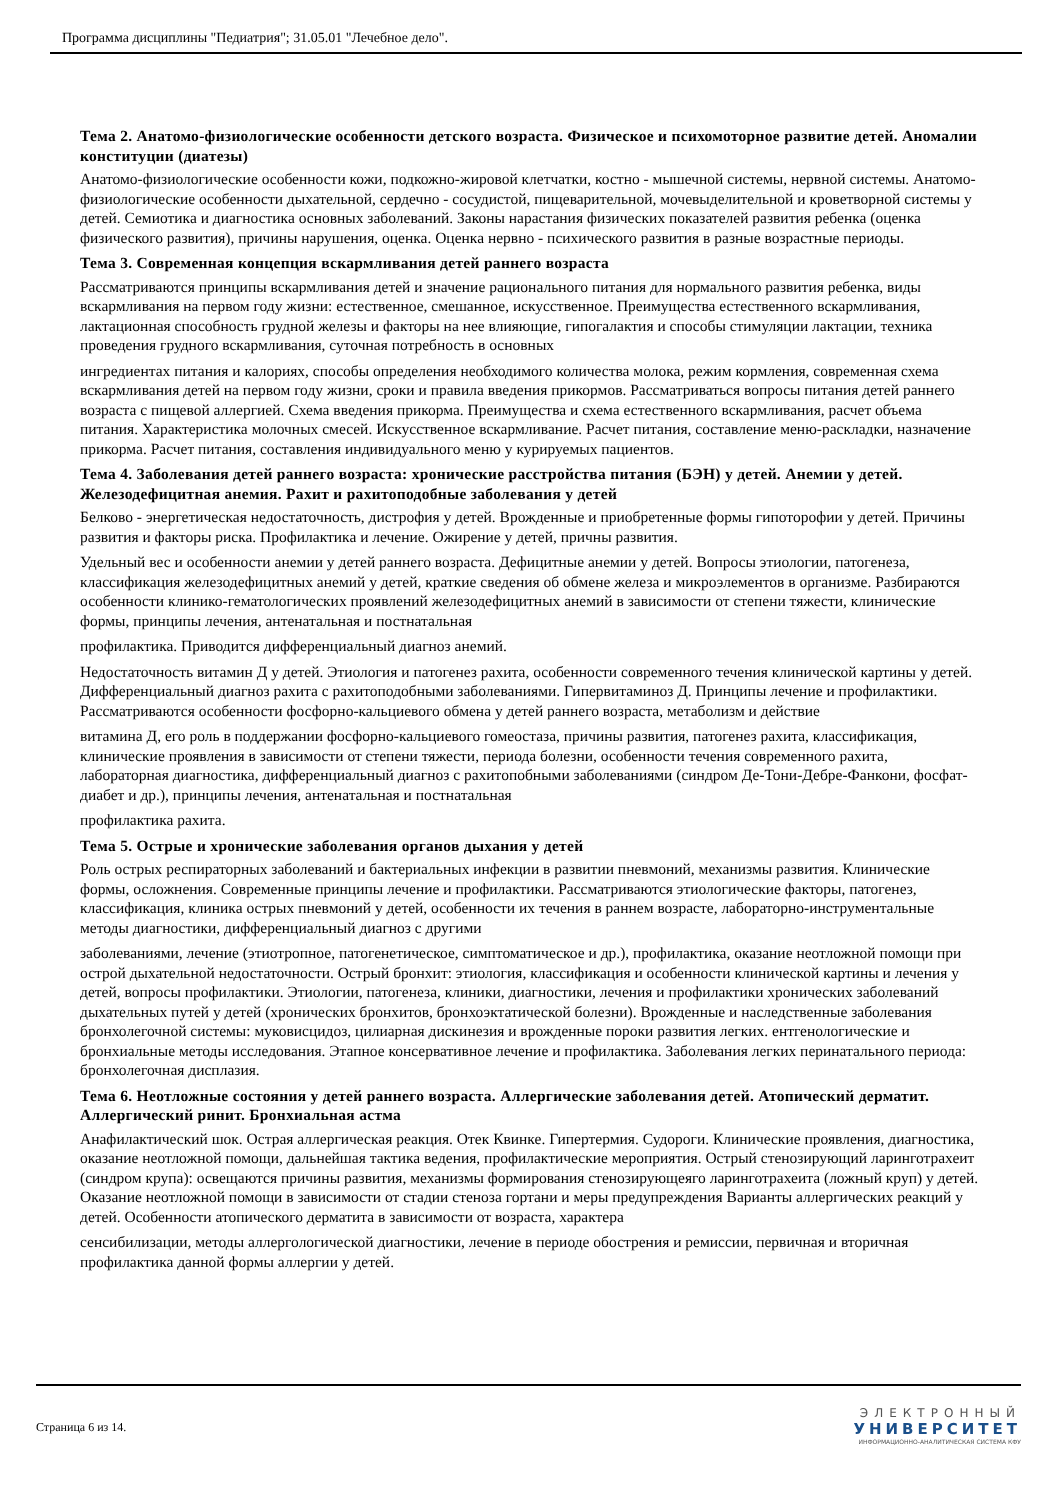Программа дисциплины "Педиатрия"; 31.05.01 "Лечебное дело".
Тема 2. Анатомо-физиологические особенности детского возраста. Физическое и психомоторное развитие детей. Аномалии конституции (диатезы)
Анатомо-физиологические особенности кожи, подкожно-жировой клетчатки, костно - мышечной системы, нервной системы. Анатомо-физиологические особенности дыхательной, сердечно - сосудистой, пищеварительной, мочевыделительной и кроветворной системы у детей. Семиотика и диагностика основных заболеваний. Законы нарастания физических показателей развития ребенка (оценка физического развития), причины нарушения, оценка. Оценка нервно - психического развития в разные возрастные периоды.
Тема 3. Современная концепция вскармливания детей раннего возраста
Рассматриваются принципы вскармливания детей и значение рационального питания для нормального развития ребенка, виды вскармливания на первом году жизни: естественное, смешанное, искусственное. Преимущества естественного вскармливания, лактационная способность грудной железы и факторы на нее влияющие, гипогалактия и способы стимуляции лактации, техника проведения грудного вскармливания, суточная потребность в основных
ингредиентах питания и калориях, способы определения необходимого количества молока, режим кормления, современная схема вскармливания детей на первом году жизни, сроки и правила введения прикормов. Рассматриваться вопросы питания детей раннего возраста с пищевой аллергией. Схема введения прикорма. Преимущества и схема естественного вскармливания, расчет объема питания. Характеристика молочных смесей. Искусственное вскармливание. Расчет питания, составление меню-раскладки, назначение прикорма. Расчет питания, составления индивидуального меню у курируемых пациентов.
Тема 4. Заболевания детей раннего возраста: хронические расстройства питания (БЭН) у детей. Анемии у детей. Железодефицитная анемия. Рахит и рахитоподобные заболевания у детей
Белково - энергетическая недостаточность, дистрофия у детей. Врожденные и приобретенные формы гипоторофии у детей. Причины развития и факторы риска. Профилактика и лечение. Ожирение у детей, причны развития.
Удельный вес и особенности анемии у детей раннего возраста. Дефицитные анемии у детей. Вопросы этиологии, патогенеза, классификация железодефицитных анемий у детей, краткие сведения об обмене железа и микроэлементов в организме. Разбираются особенности клинико-гематологических проявлений железодефицитных анемий в зависимости от степени тяжести, клинические формы, принципы лечения, антенатальная и постнатальная
профилактика. Приводится дифференциальный диагноз анемий.
Недостаточность витамин Д у детей. Этиология и патогенез рахита, особенности современного течения клинической картины у детей. Дифференциальный диагноз рахита с рахитоподобными заболеваниями. Гипервитаминоз Д. Принципы лечение и профилактики. Рассматриваются особенности фосфорно-кальциевого обмена у детей раннего возраста, метаболизм и действие
витамина Д, его роль в поддержании фосфорно-кальциевого гомеостаза, причины развития, патогенез рахита, классификация, клинические проявления в зависимости от степени тяжести, периода болезни, особенности течения современного рахита, лабораторная диагностика, дифференциальный диагноз с рахитопобными заболеваниями (синдром Де-Тони-Дебре-Фанкони, фосфат-диабет и др.), принципы лечения, антенатальная и постнатальная
профилактика рахита.
Тема 5. Острые и хронические заболевания органов дыхания у детей
Роль острых респираторных заболеваний и бактериальных инфекции в развитии пневмоний, механизмы развития. Клинические формы, осложнения. Современные принципы лечение и профилактики. Рассматриваются этиологические факторы, патогенез, классификация, клиника острых пневмоний у детей, особенности их течения в раннем возрасте, лабораторно-инструментальные методы диагностики, дифференциальный диагноз с другими
заболеваниями, лечение (этиотропное, патогенетическое, симптоматическое и др.), профилактика, оказание неотложной помощи при острой дыхательной недостаточности. Острый бронхит: этиология, классификация и особенности клинической картины и лечения у детей, вопросы профилактики. Этиологии, патогенеза, клиники, диагностики, лечения и профилактики хронических заболеваний дыхательных путей у детей (хронических бронхитов, бронхоэктатической болезни). Врожденные и наследственные заболевания бронхолегочной системы: муковисцидоз, цилиарная дискинезия и врожденные пороки развития легких. ентгенологические и бронхиальные методы исследования. Этапное консервативное лечение и профилактика. Заболевания легких перинатального периода: бронхолегочная дисплазия.
Тема 6. Неотложные состояния у детей раннего возраста. Аллергические заболевания детей. Атопический дерматит. Аллергический ринит. Бронхиальная астма
Анафилактический шок. Острая аллергическая реакция. Отек Квинке. Гипертермия. Судороги. Клинические проявления, диагностика, оказание неотложной помощи, дальнейшая тактика ведения, профилактические мероприятия. Острый стенозирующий ларинготрахеит (синдром крупа): освещаются причины развития, механизмы формирования стенозирующеяго ларинготрахеита (ложный круп) у детей. Оказание неотложной помощи в зависимости от стадии стеноза гортани и меры предупреждения Варианты аллергических реакций у детей. Особенности атопического дерматита в зависимости от возраста, характера
сенсибилизации, методы аллергологической диагностики, лечение в периоде обострения и ремиссии, первичная и вторичная профилактика данной формы аллергии у детей.
Страница 6 из 14.
ЭЛЕКТРОННЫЙ
УНИВЕРСИТЕТ
ИНФОРМАЦИОННО-АНАЛИТИЧЕСКАЯ СИСТЕМА КФУ